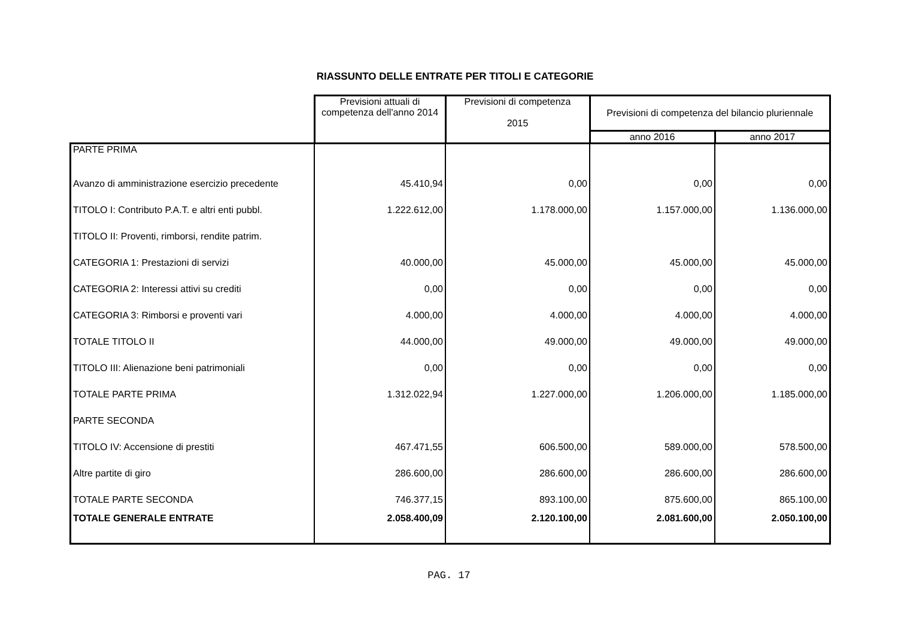RIASSUNTO DELLE ENTRATE PER TITOLI E CATEGORIE
| | Previsioni attuali di competenza dell'anno 2014 | Previsioni di competenza 2015 | Previsioni di competenza del bilancio pluriennale | |
| --- | --- | --- | --- | --- |
| | | | anno 2016 | anno 2017 |
| PARTE PRIMA | | | | |
| Avanzo di amministrazione esercizio precedente | 45.410,94 | 0,00 | 0,00 | 0,00 |
| TITOLO I: Contributo P.A.T. e altri enti pubbl. | 1.222.612,00 | 1.178.000,00 | 1.157.000,00 | 1.136.000,00 |
| TITOLO II: Proventi, rimborsi, rendite patrim. | | | | |
| CATEGORIA 1: Prestazioni di servizi | 40.000,00 | 45.000,00 | 45.000,00 | 45.000,00 |
| CATEGORIA 2: Interessi attivi su crediti | 0,00 | 0,00 | 0,00 | 0,00 |
| CATEGORIA 3: Rimborsi e proventi vari | 4.000,00 | 4.000,00 | 4.000,00 | 4.000,00 |
| TOTALE TITOLO II | 44.000,00 | 49.000,00 | 49.000,00 | 49.000,00 |
| TITOLO III: Alienazione beni patrimoniali | 0,00 | 0,00 | 0,00 | 0,00 |
| TOTALE PARTE PRIMA | 1.312.022,94 | 1.227.000,00 | 1.206.000,00 | 1.185.000,00 |
| PARTE SECONDA | | | | |
| TITOLO IV: Accensione di prestiti | 467.471,55 | 606.500,00 | 589.000,00 | 578.500,00 |
| Altre partite di giro | 286.600,00 | 286.600,00 | 286.600,00 | 286.600,00 |
| TOTALE PARTE SECONDA | 746.377,15 | 893.100,00 | 875.600,00 | 865.100,00 |
| TOTALE GENERALE ENTRATE | 2.058.400,09 | 2.120.100,00 | 2.081.600,00 | 2.050.100,00 |
PAG. 17